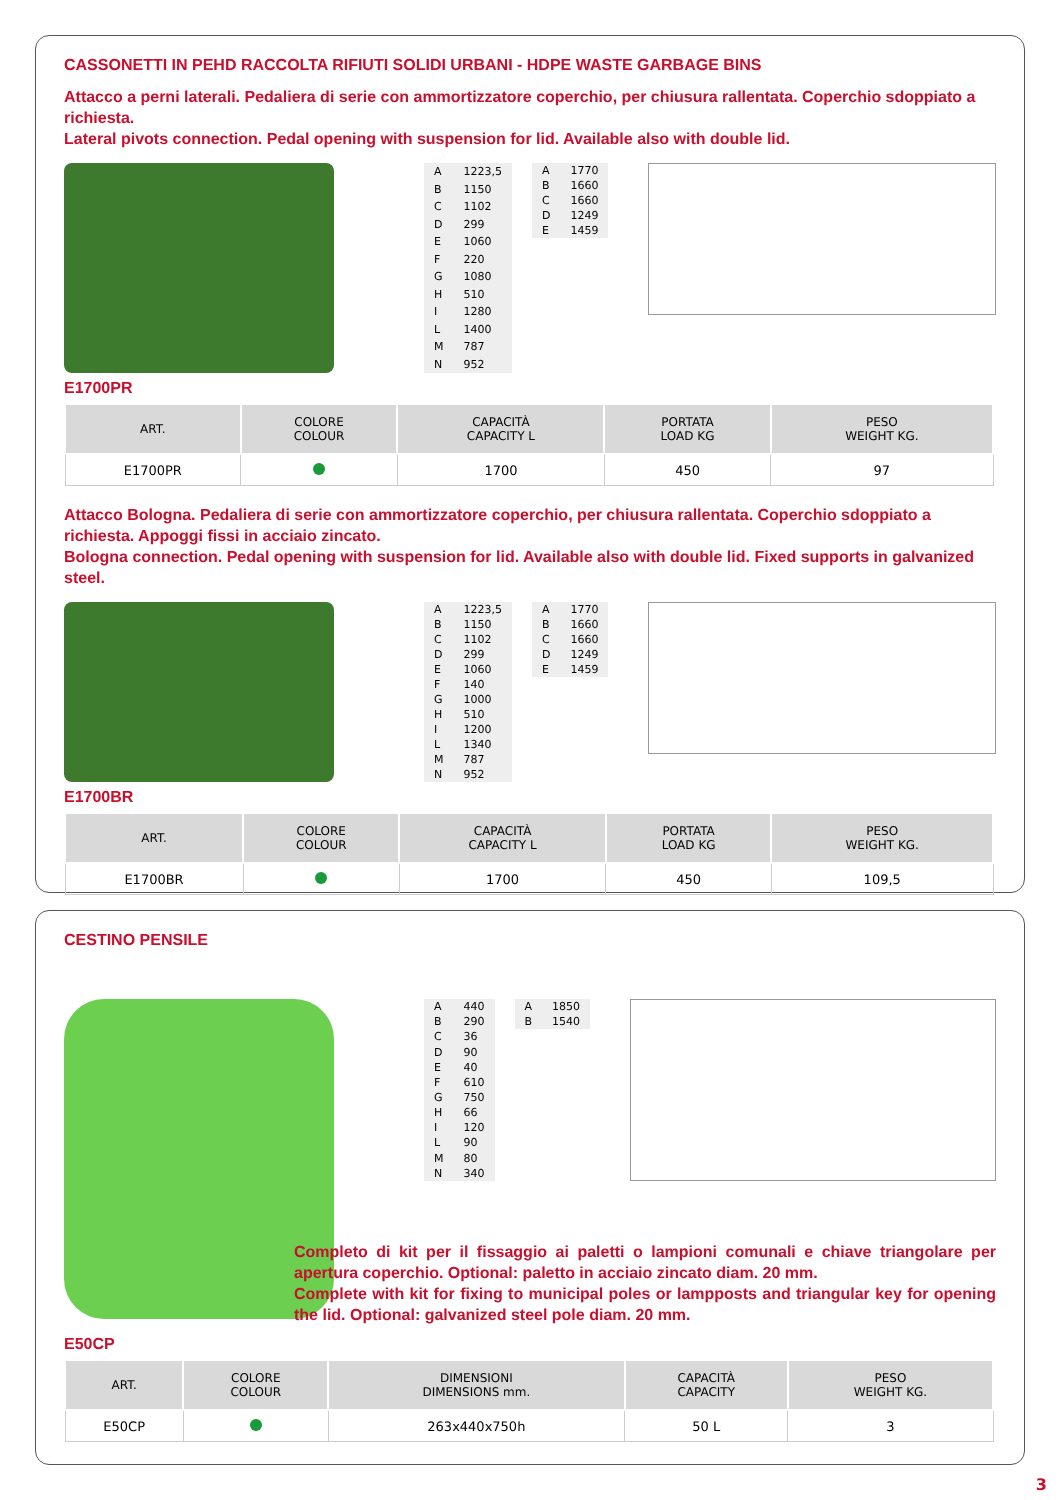CASSONETTI IN PEHD RACCOLTA RIFIUTI SOLIDI URBANI - HDPE WASTE GARBAGE BINS
Attacco a perni laterali. Pedaliera di serie con ammortizzatore coperchio, per chiusura rallentata. Coperchio sdoppiato a richiesta.
Lateral pivots connection. Pedal opening with suspension for lid. Available also with double lid.
| A | 1223,5 |
| B | 1150 |
| C | 1102 |
| D | 299 |
| E | 1060 |
| F | 220 |
| G | 1080 |
| H | 510 |
| I | 1280 |
| L | 1400 |
| M | 787 |
| N | 952 |
| A | 1770 |
| B | 1660 |
| C | 1660 |
| D | 1249 |
| E | 1459 |
E1700PR
| ART. | COLORE COLOUR | CAPACITÀ CAPACITY L | PORTATA LOAD KG | PESO WEIGHT KG. |
| --- | --- | --- | --- | --- |
| E1700PR | | 1700 | 450 | 97 |
Attacco Bologna. Pedaliera di serie con ammortizzatore coperchio, per chiusura rallentata. Coperchio sdoppiato a richiesta. Appoggi fissi in acciaio zincato.
Bologna connection. Pedal opening with suspension for lid. Available also with double lid. Fixed supports in galvanized steel.
| A | 1223,5 |
| B | 1150 |
| C | 1102 |
| D | 299 |
| E | 1060 |
| F | 140 |
| G | 1000 |
| H | 510 |
| I | 1200 |
| L | 1340 |
| M | 787 |
| N | 952 |
| A | 1770 |
| B | 1660 |
| C | 1660 |
| D | 1249 |
| E | 1459 |
E1700BR
| ART. | COLORE COLOUR | CAPACITÀ CAPACITY L | PORTATA LOAD KG | PESO WEIGHT KG. |
| --- | --- | --- | --- | --- |
| E1700BR | | 1700 | 450 | 109,5 |
CESTINO PENSILE
| A | 440 |
| B | 290 |
| C | 36 |
| D | 90 |
| E | 40 |
| F | 610 |
| G | 750 |
| H | 66 |
| I | 120 |
| L | 90 |
| M | 80 |
| N | 340 |
| A | 1850 |
| B | 1540 |
Completo di kit per il fissaggio ai paletti o lampioni comunali e chiave triangolare per apertura coperchio. Optional: paletto in acciaio zincato diam. 20 mm.
Complete with kit for fixing to municipal poles or lampposts and triangular key for opening the lid. Optional: galvanized steel pole diam. 20 mm.
E50CP
| ART. | COLORE COLOUR | DIMENSIONI DIMENSIONS mm. | CAPACITÀ CAPACITY | PESO WEIGHT KG. |
| --- | --- | --- | --- | --- |
| E50CP | | 263x440x750h | 50 L | 3 |
3